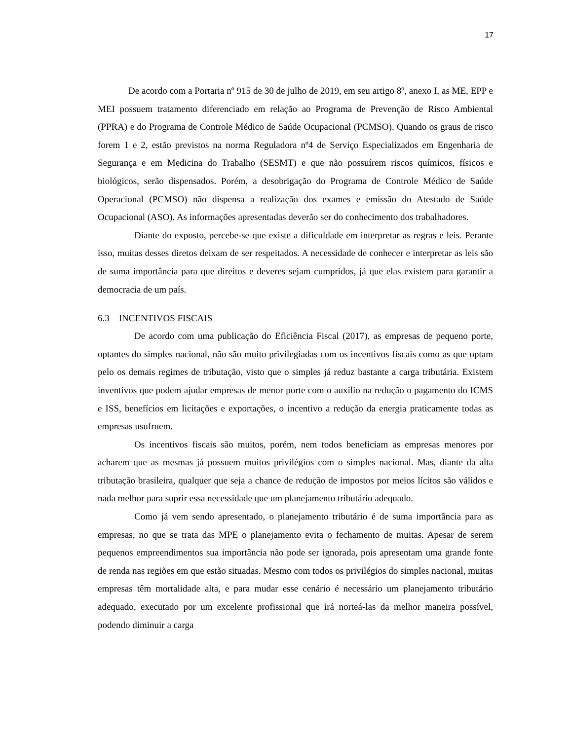17
De acordo com a Portaria nº 915 de 30 de julho de 2019, em seu artigo 8º, anexo I, as ME, EPP e MEI possuem tratamento diferenciado em relação ao Programa de Prevenção de Risco Ambiental (PPRA) e do Programa de Controle Médico de Saúde Ocupacional (PCMSO). Quando os graus de risco forem 1 e 2, estão previstos na norma Reguladora nº4 de Serviço Especializados em Engenharia de Segurança e em Medicina do Trabalho (SESMT) e que não possuírem riscos químicos, físicos e biológicos, serão dispensados. Porém, a desobrigação do Programa de Controle Médico de Saúde Operacional (PCMSO) não dispensa a realização dos exames e emissão do Atestado de Saúde Ocupacional (ASO). As informações apresentadas deverão ser do conhecimento dos trabalhadores.
Diante do exposto, percebe-se que existe a dificuldade em interpretar as regras e leis. Perante isso, muitas desses diretos deixam de ser respeitados. A necessidade de conhecer e interpretar as leis são de suma importância para que direitos e deveres sejam cumpridos, já que elas existem para garantir a democracia de um país.
6.3 INCENTIVOS FISCAIS
De acordo com uma publicação do Eficiência Fiscal (2017), as empresas de pequeno porte, optantes do simples nacional, não são muito privilegiadas com os incentivos fiscais como as que optam pelo os demais regimes de tributação, visto que o simples já reduz bastante a carga tributária. Existem inventivos que podem ajudar empresas de menor porte com o auxílio na redução o pagamento do ICMS e ISS, benefícios em licitações e exportações, o incentivo a redução da energia praticamente todas as empresas usufruem.
Os incentivos fiscais são muitos, porém, nem todos beneficiam as empresas menores por acharem que as mesmas já possuem muitos privilégios com o simples nacional. Mas, diante da alta tributação brasileira, qualquer que seja a chance de redução de impostos por meios lícitos são válidos e nada melhor para suprir essa necessidade que um planejamento tributário adequado.
Como já vem sendo apresentado, o planejamento tributário é de suma importância para as empresas, no que se trata das MPE o planejamento evita o fechamento de muitas. Apesar de serem pequenos empreendimentos sua importância não pode ser ignorada, pois apresentam uma grande fonte de renda nas regiões em que estão situadas. Mesmo com todos os privilégios do simples nacional, muitas empresas têm mortalidade alta, e para mudar esse cenário é necessário um planejamento tributário adequado, executado por um excelente profissional que irá norteá-las da melhor maneira possível, podendo diminuir a carga